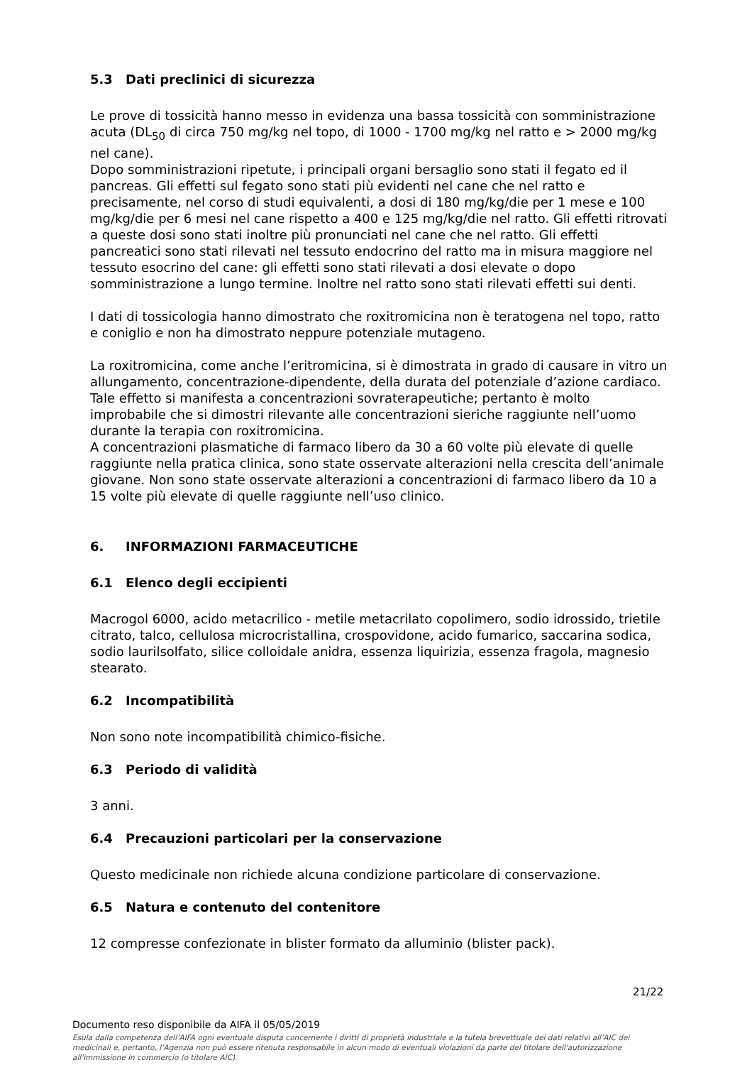5.3 Dati preclinici di sicurezza
Le prove di tossicità hanno messo in evidenza una bassa tossicità con somministrazione acuta (DL<sub>50</sub> di circa 750 mg/kg nel topo, di 1000 - 1700 mg/kg nel ratto e > 2000 mg/kg nel cane).
Dopo somministrazioni ripetute, i principali organi bersaglio sono stati il fegato ed il pancreas. Gli effetti sul fegato sono stati più evidenti nel cane che nel ratto e precisamente, nel corso di studi equivalenti, a dosi di 180 mg/kg/die per 1 mese e 100 mg/kg/die per 6 mesi nel cane rispetto a 400 e 125 mg/kg/die nel ratto. Gli effetti ritrovati a queste dosi sono stati inoltre più pronunciati nel cane che nel ratto. Gli effetti pancreatici sono stati rilevati nel tessuto endocrino del ratto ma in misura maggiore nel tessuto esocrino del cane: gli effetti sono stati rilevati a dosi elevate o dopo somministrazione a lungo termine. Inoltre nel ratto sono stati rilevati effetti sui denti.
I dati di tossicologia hanno dimostrato che roxitromicina non è teratogena nel topo, ratto e coniglio e non ha dimostrato neppure potenziale mutageno.
La roxitromicina, come anche l’eritromicina, si è dimostrata in grado di causare in vitro un allungamento, concentrazione-dipendente, della durata del potenziale d’azione cardiaco. Tale effetto si manifesta a concentrazioni sovraterapeutiche; pertanto è molto improbabile che si dimostri rilevante alle concentrazioni sieriche raggiunte nell’uomo durante la terapia con roxitromicina.
A concentrazioni plasmatiche di farmaco libero da 30 a 60 volte più elevate di quelle raggiunte nella pratica clinica, sono state osservate alterazioni nella crescita dell’animale giovane. Non sono state osservate alterazioni a concentrazioni di farmaco libero da 10 a 15 volte più elevate di quelle raggiunte nell’uso clinico.
6. INFORMAZIONI FARMACEUTICHE
6.1 Elenco degli eccipienti
Macrogol 6000, acido metacrilico - metile metacrilato copolimero, sodio idrossido, trietile citrato, talco, cellulosa microcristallina, crospovidone, acido fumarico, saccarina sodica, sodio laurilsolfato, silice colloidale anidra, essenza liquirizia, essenza fragola, magnesio stearato.
6.2 Incompatibilità
Non sono note incompatibilità chimico-fisiche.
6.3 Periodo di validità
3 anni.
6.4 Precauzioni particolari per la conservazione
Questo medicinale non richiede alcuna condizione particolare di conservazione.
6.5 Natura e contenuto del contenitore
12 compresse confezionate in blister formato da alluminio (blister pack).
21/22
Documento reso disponibile da AIFA il 05/05/2019
Esula dalla competenza dell’AIFA ogni eventuale disputa concernente i diritti di proprietà industriale e la tutela brevettuale dei dati relativi all’AIC dei medicinali e, pertanto, l’Agenzia non può essere ritenuta responsabile in alcun modo di eventuali violazioni da parte del titolare dell'autorizzazione all'immissione in commercio (o titolare AIC).